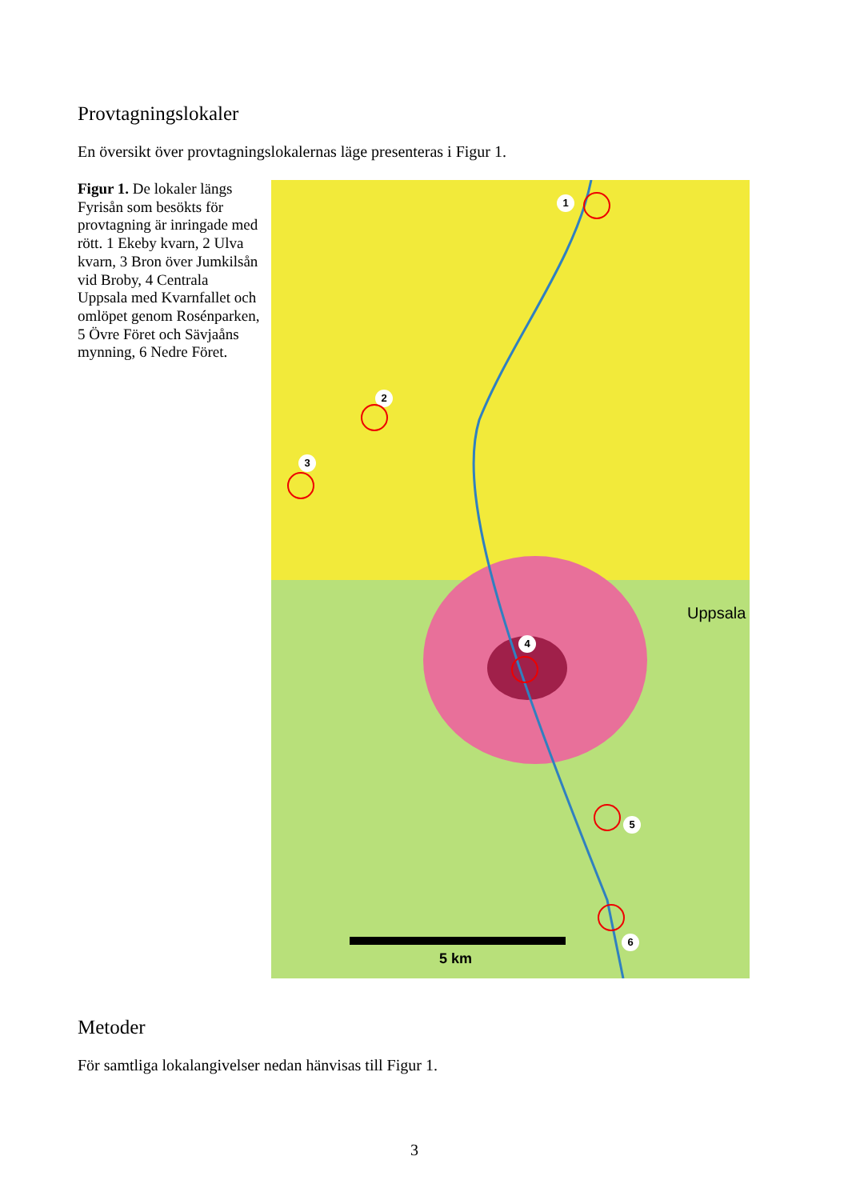Provtagningslokaler
En översikt över provtagningslokalernas läge presenteras i Figur 1.
Figur 1. De lokaler längs Fyrisån som besökts för provtagning är inringade med rött. 1 Ekeby kvarn, 2 Ulva kvarn, 3 Bron över Jumkilsån vid Broby, 4 Centrala Uppsala med Kvarnfallet och omlöpet genom Rosénparken, 5 Övre Föret och Sävjaåns mynning, 6 Nedre Föret.
1
2
3
4
5
6
5 km
Uppsala
Metoder
För samtliga lokalangivelser nedan hänvisas till Figur 1.
3